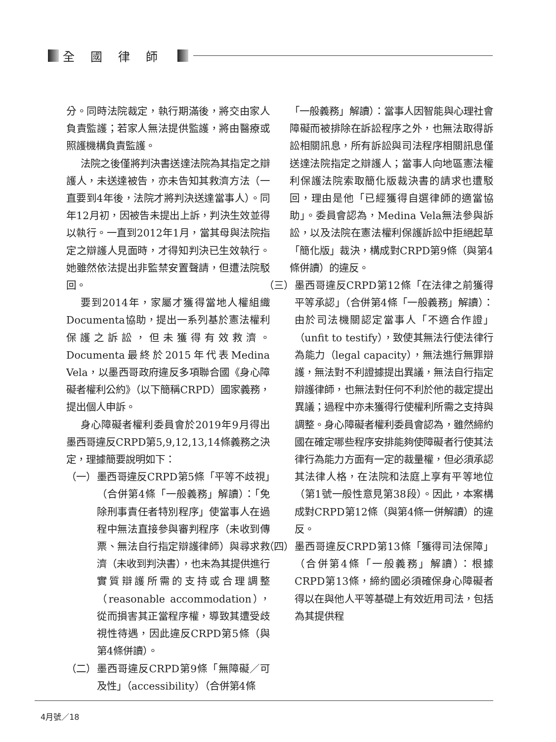全國律師
分。同時法院裁定，執行期滿後，將交由家人負責監護；若家人無法提供監護，將由醫療或照護機構負責監護。
法院之後僅將判決書送達法院為其指定之辯護人，未送達被告，亦未告知其救濟方法（一直要到4年後，法院才將判決送達當事人）。同年12月初，因被告未提出上訴，判決生效並得以執行。一直到2012年1月，當其母與法院指定之辯護人見面時，才得知判決已生效執行。她雖然依法提出非監禁安置聲請，但遭法院駁回。
要到2014年，家屬才獲得當地人權組織Documenta協助，提出一系列基於憲法權利保護之訴訟，但未獲得有效救濟。Documenta最終於2015年代表Medina Vela，以墨西哥政府違反多項聯合國《身心障礙者權利公約》（以下簡稱CRPD）國家義務，提出個人申訴。
身心障礙者權利委員會於2019年9月得出墨西哥違反CRPD第5,9,12,13,14條義務之決定，理據簡要說明如下：
（一） 墨西哥違反CRPD第5條「平等不歧視」（合併第4條「一般義務」解讀）：「免除刑事責任者特別程序」使當事人在過程中無法直接參與審判程序（未收到傳票、無法自行指定辯護律師）與尋求救濟（未收到判決書），也未為其提供進行實質辯護所需的支持或合理調整（reasonable accommodation），從而損害其正當程序權，導致其遭受歧視性待遇，因此違反CRPD第5條（與第4條併讀）。
（二） 墨西哥違反CRPD第9條「無障礙／可及性」（accessibility）（合併第4條
「一般義務」解讀）：當事人因智能與心理社會障礙而被排除在訴訟程序之外，也無法取得訴訟相關訊息，所有訴訟與司法程序相關訊息僅送達法院指定之辯護人；當事人向地區憲法權利保護法院索取簡化版裁決書的請求也遭駁回，理由是他「已經獲得自選律師的適當協助」。委員會認為，Medina Vela無法參與訴訟，以及法院在憲法權利保護訴訟中拒絕起草「簡化版」裁決，構成對CRPD第9條（與第4條併讀）的違反。
（三） 墨西哥違反CRPD第12條「在法律之前獲得平等承認」（合併第4條「一般義務」解讀）：由於司法機關認定當事人「不適合作證」（unfit to testify），致使其無法行使法律行為能力（legal capacity），無法進行無罪辯護，無法對不利證據提出異議，無法自行指定辯護律師，也無法對任何不利於他的裁定提出異議；過程中亦未獲得行使權利所需之支持與調整。身心障礙者權利委員會認為，雖然締約國在確定哪些程序安排能夠使障礙者行使其法律行為能力方面有一定的裁量權，但必須承認其法律人格，在法院和法庭上享有平等地位（第1號一般性意見第38段）。因此，本案構成對CRPD第12條（與第4條一併解讀）的違反。
（四） 墨西哥違反CRPD第13條「獲得司法保障」（合併第4條「一般義務」解讀）：根據CRPD第13條，締約國必須確保身心障礙者得以在與他人平等基礎上有效近用司法，包括為其提供程
4月號／18